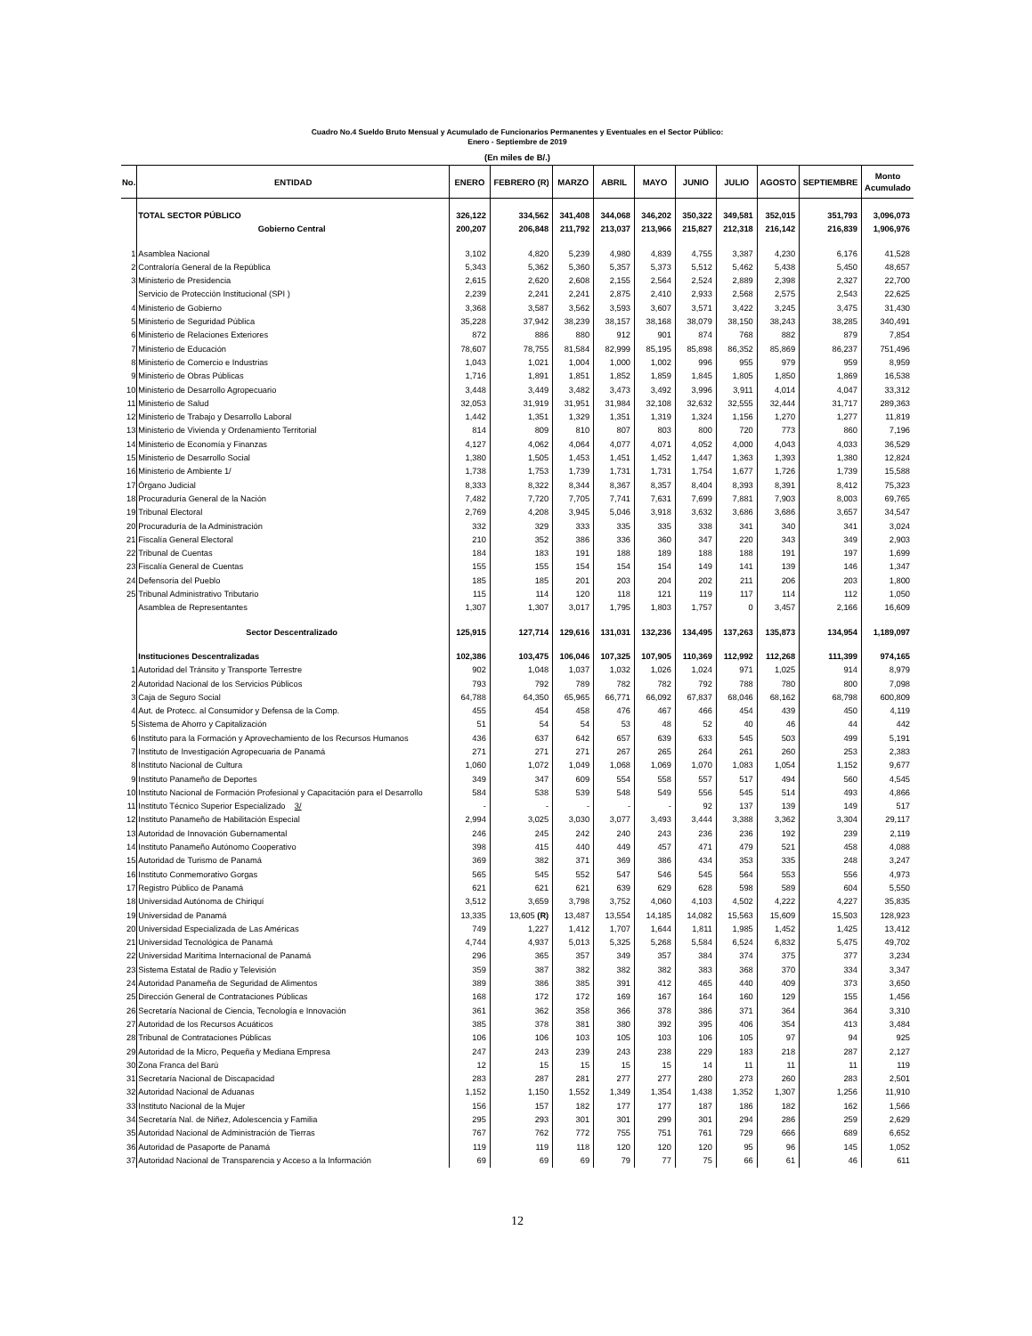Cuadro No.4 Sueldo Bruto Mensual y Acumulado de Funcionarios Permanentes y Eventuales en el Sector Público:
Enero - Septiembre de 2019
(En miles de B/.)
| No. | ENTIDAD | ENERO | FEBRERO (R) | MARZO | ABRIL | MAYO | JUNIO | JULIO | AGOSTO | SEPTIEMBRE | Monto Acumulado |
| --- | --- | --- | --- | --- | --- | --- | --- | --- | --- | --- | --- |
| | TOTAL SECTOR PÚBLICO | 326,122 | 334,562 | 341,408 | 344,068 | 346,202 | 350,322 | 349,581 | 352,015 | 351,793 | 3,096,073 |
| | Gobierno Central | 200,207 | 206,848 | 211,792 | 213,037 | 213,966 | 215,827 | 212,318 | 216,142 | 216,839 | 1,906,976 |
| 1 | Asamblea Nacional | 3,102 | 4,820 | 5,239 | 4,980 | 4,839 | 4,755 | 3,387 | 4,230 | 6,176 | 41,528 |
| 2 | Contraloría General de la República | 5,343 | 5,362 | 5,360 | 5,357 | 5,373 | 5,512 | 5,462 | 5,438 | 5,450 | 48,657 |
| 3 | Ministerio de Presidencia | 2,615 | 2,620 | 2,608 | 2,155 | 2,564 | 2,524 | 2,889 | 2,398 | 2,327 | 22,700 |
| | Servicio de Protección Institucional (SPI ) | 2,239 | 2,241 | 2,241 | 2,875 | 2,410 | 2,933 | 2,568 | 2,575 | 2,543 | 22,625 |
| 4 | Ministerio de Gobierno | 3,368 | 3,587 | 3,562 | 3,593 | 3,607 | 3,571 | 3,422 | 3,245 | 3,475 | 31,430 |
| 5 | Ministerio de Seguridad Pública | 35,228 | 37,942 | 38,239 | 38,157 | 38,168 | 38,079 | 38,150 | 38,243 | 38,285 | 340,491 |
| 6 | Ministerio de Relaciones Exteriores | 872 | 886 | 880 | 912 | 901 | 874 | 768 | 882 | 879 | 7,854 |
| 7 | Ministerio de Educación | 78,607 | 78,755 | 81,584 | 82,999 | 85,195 | 85,898 | 86,352 | 85,869 | 86,237 | 751,496 |
| 8 | Ministerio de Comercio e Industrias | 1,043 | 1,021 | 1,004 | 1,000 | 1,002 | 996 | 955 | 979 | 959 | 8,959 |
| 9 | Ministerio de Obras Públicas | 1,716 | 1,891 | 1,851 | 1,852 | 1,859 | 1,845 | 1,805 | 1,850 | 1,869 | 16,538 |
| 10 | Ministerio de Desarrollo Agropecuario | 3,448 | 3,449 | 3,482 | 3,473 | 3,492 | 3,996 | 3,911 | 4,014 | 4,047 | 33,312 |
| 11 | Ministerio de Salud | 32,053 | 31,919 | 31,951 | 31,984 | 32,108 | 32,632 | 32,555 | 32,444 | 31,717 | 289,363 |
| 12 | Ministerio de Trabajo y Desarrollo Laboral | 1,442 | 1,351 | 1,329 | 1,351 | 1,319 | 1,324 | 1,156 | 1,270 | 1,277 | 11,819 |
| 13 | Ministerio de Vivienda y Ordenamiento Territorial | 814 | 809 | 810 | 807 | 803 | 800 | 720 | 773 | 860 | 7,196 |
| 14 | Ministerio de Economía y Finanzas | 4,127 | 4,062 | 4,064 | 4,077 | 4,071 | 4,052 | 4,000 | 4,043 | 4,033 | 36,529 |
| 15 | Ministerio de Desarrollo Social | 1,380 | 1,505 | 1,453 | 1,451 | 1,452 | 1,447 | 1,363 | 1,393 | 1,380 | 12,824 |
| 16 | Ministerio de Ambiente 1/ | 1,738 | 1,753 | 1,739 | 1,731 | 1,731 | 1,754 | 1,677 | 1,726 | 1,739 | 15,588 |
| 17 | Órgano Judicial | 8,333 | 8,322 | 8,344 | 8,367 | 8,357 | 8,404 | 8,393 | 8,391 | 8,412 | 75,323 |
| 18 | Procuraduría General de la Nación | 7,482 | 7,720 | 7,705 | 7,741 | 7,631 | 7,699 | 7,881 | 7,903 | 8,003 | 69,765 |
| 19 | Tribunal Electoral | 2,769 | 4,208 | 3,945 | 5,046 | 3,918 | 3,632 | 3,686 | 3,686 | 3,657 | 34,547 |
| 20 | Procuraduría de la Administración | 332 | 329 | 333 | 335 | 335 | 338 | 341 | 340 | 341 | 3,024 |
| 21 | Fiscalía General Electoral | 210 | 352 | 386 | 336 | 360 | 347 | 220 | 343 | 349 | 2,903 |
| 22 | Tribunal de Cuentas | 184 | 183 | 191 | 188 | 189 | 188 | 188 | 191 | 197 | 1,699 |
| 23 | Fiscalía General de Cuentas | 155 | 155 | 154 | 154 | 154 | 149 | 141 | 139 | 146 | 1,347 |
| 24 | Defensoría del Pueblo | 185 | 185 | 201 | 203 | 204 | 202 | 211 | 206 | 203 | 1,800 |
| 25 | Tribunal Administrativo Tributario | 115 | 114 | 120 | 118 | 121 | 119 | 117 | 114 | 112 | 1,050 |
| | Asamblea de Representantes | 1,307 | 1,307 | 3,017 | 1,795 | 1,803 | 1,757 | 0 | 3,457 | 2,166 | 16,609 |
| | Sector Descentralizado | 125,915 | 127,714 | 129,616 | 131,031 | 132,236 | 134,495 | 137,263 | 135,873 | 134,954 | 1,189,097 |
| | Instituciones Descentralizadas | 102,386 | 103,475 | 106,046 | 107,325 | 107,905 | 110,369 | 112,992 | 112,268 | 111,399 | 974,165 |
| 1 | Autoridad del Tránsito y Transporte Terrestre | 902 | 1,048 | 1,037 | 1,032 | 1,026 | 1,024 | 971 | 1,025 | 914 | 8,979 |
| 2 | Autoridad Nacional de los Servicios Públicos | 793 | 792 | 789 | 782 | 782 | 792 | 788 | 780 | 800 | 7,098 |
| 3 | Caja de Seguro Social | 64,788 | 64,350 | 65,965 | 66,771 | 66,092 | 67,837 | 68,046 | 68,162 | 68,798 | 600,809 |
| 4 | Aut. de Protecc. al Consumidor y Defensa de la Comp. | 455 | 454 | 458 | 476 | 467 | 466 | 454 | 439 | 450 | 4,119 |
| 5 | Sistema de Ahorro y Capitalización | 51 | 54 | 54 | 53 | 48 | 52 | 40 | 46 | 44 | 442 |
| 6 | Instituto para la Formación y Aprovechamiento de los Recursos Humanos | 436 | 637 | 642 | 657 | 639 | 633 | 545 | 503 | 499 | 5,191 |
| 7 | Instituto de Investigación Agropecuaria de Panamá | 271 | 271 | 271 | 267 | 265 | 264 | 261 | 260 | 253 | 2,383 |
| 8 | Instituto Nacional de Cultura | 1,060 | 1,072 | 1,049 | 1,068 | 1,069 | 1,070 | 1,083 | 1,054 | 1,152 | 9,677 |
| 9 | Instituto Panameño de Deportes | 349 | 347 | 609 | 554 | 558 | 557 | 517 | 494 | 560 | 4,545 |
| 10 | Instituto Nacional de Formación Profesional y Capacitación para el Desarrollo | 584 | 538 | 539 | 548 | 549 | 556 | 545 | 514 | 493 | 4,866 |
| 11 | Instituto Técnico Superior Especializado 3/ | - | - | - | - | - | 92 | 137 | 139 | 149 | 517 |
| 12 | Instituto Panameño de Habilitación Especial | 2,994 | 3,025 | 3,030 | 3,077 | 3,493 | 3,444 | 3,388 | 3,362 | 3,304 | 29,117 |
| 13 | Autoridad de Innovación Gubernamental | 246 | 245 | 242 | 240 | 243 | 236 | 236 | 192 | 239 | 2,119 |
| 14 | Instituto Panameño Autónomo Cooperativo | 398 | 415 | 440 | 449 | 457 | 471 | 479 | 521 | 458 | 4,088 |
| 15 | Autoridad de Turismo de Panamá | 369 | 382 | 371 | 369 | 386 | 434 | 353 | 335 | 248 | 3,247 |
| 16 | Instituto Conmemorativo Gorgas | 565 | 545 | 552 | 547 | 546 | 545 | 564 | 553 | 556 | 4,973 |
| 17 | Registro Público de Panamá | 621 | 621 | 621 | 639 | 629 | 628 | 598 | 589 | 604 | 5,550 |
| 18 | Universidad Autónoma de Chiriquí | 3,512 | 3,659 | 3,798 | 3,752 | 4,060 | 4,103 | 4,502 | 4,222 | 4,227 | 35,835 |
| 19 | Universidad de Panamá | 13,335 | 13,605 (R) | 13,487 | 13,554 | 14,185 | 14,082 | 15,563 | 15,609 | 15,503 | 128,923 |
| 20 | Universidad Especializada de Las Américas | 749 | 1,227 | 1,412 | 1,707 | 1,644 | 1,811 | 1,985 | 1,452 | 1,425 | 13,412 |
| 21 | Universidad Tecnológica de Panamá | 4,744 | 4,937 | 5,013 | 5,325 | 5,268 | 5,584 | 6,524 | 6,832 | 5,475 | 49,702 |
| 22 | Universidad Marítima Internacional de Panamá | 296 | 365 | 357 | 349 | 357 | 384 | 374 | 375 | 377 | 3,234 |
| 23 | Sistema Estatal de Radio y Televisión | 359 | 387 | 382 | 382 | 382 | 383 | 368 | 370 | 334 | 3,347 |
| 24 | Autoridad Panameña de Seguridad de Alimentos | 389 | 386 | 385 | 391 | 412 | 465 | 440 | 409 | 373 | 3,650 |
| 25 | Dirección General de Contrataciones Públicas | 168 | 172 | 172 | 169 | 167 | 164 | 160 | 129 | 155 | 1,456 |
| 26 | Secretaría Nacional de Ciencia, Tecnología e Innovación | 361 | 362 | 358 | 366 | 378 | 386 | 371 | 364 | 364 | 3,310 |
| 27 | Autoridad de los Recursos Acuáticos | 385 | 378 | 381 | 380 | 392 | 395 | 406 | 354 | 413 | 3,484 |
| 28 | Tribunal de Contrataciones Públicas | 106 | 106 | 103 | 105 | 103 | 106 | 105 | 97 | 94 | 925 |
| 29 | Autoridad de la Micro, Pequeña y Mediana Empresa | 247 | 243 | 239 | 243 | 238 | 229 | 183 | 218 | 287 | 2,127 |
| 30 | Zona Franca del Barú | 12 | 15 | 15 | 15 | 15 | 14 | 11 | 11 | 11 | 119 |
| 31 | Secretaría Nacional de Discapacidad | 283 | 287 | 281 | 277 | 277 | 280 | 273 | 260 | 283 | 2,501 |
| 32 | Autoridad Nacional de Aduanas | 1,152 | 1,150 | 1,552 | 1,349 | 1,354 | 1,438 | 1,352 | 1,307 | 1,256 | 11,910 |
| 33 | Instituto Nacional de la Mujer | 156 | 157 | 182 | 177 | 177 | 187 | 186 | 182 | 162 | 1,566 |
| 34 | Secretaría Nal. de Niñez, Adolescencia y Familia | 295 | 293 | 301 | 301 | 299 | 301 | 294 | 286 | 259 | 2,629 |
| 35 | Autoridad Nacional de Administración de Tierras | 767 | 762 | 772 | 755 | 751 | 761 | 729 | 666 | 689 | 6,652 |
| 36 | Autoridad de Pasaporte de Panamá | 119 | 119 | 118 | 120 | 120 | 120 | 95 | 96 | 145 | 1,052 |
| 37 | Autoridad Nacional de Transparencia y Acceso a la Información | 69 | 69 | 69 | 79 | 77 | 75 | 66 | 61 | 46 | 611 |
12